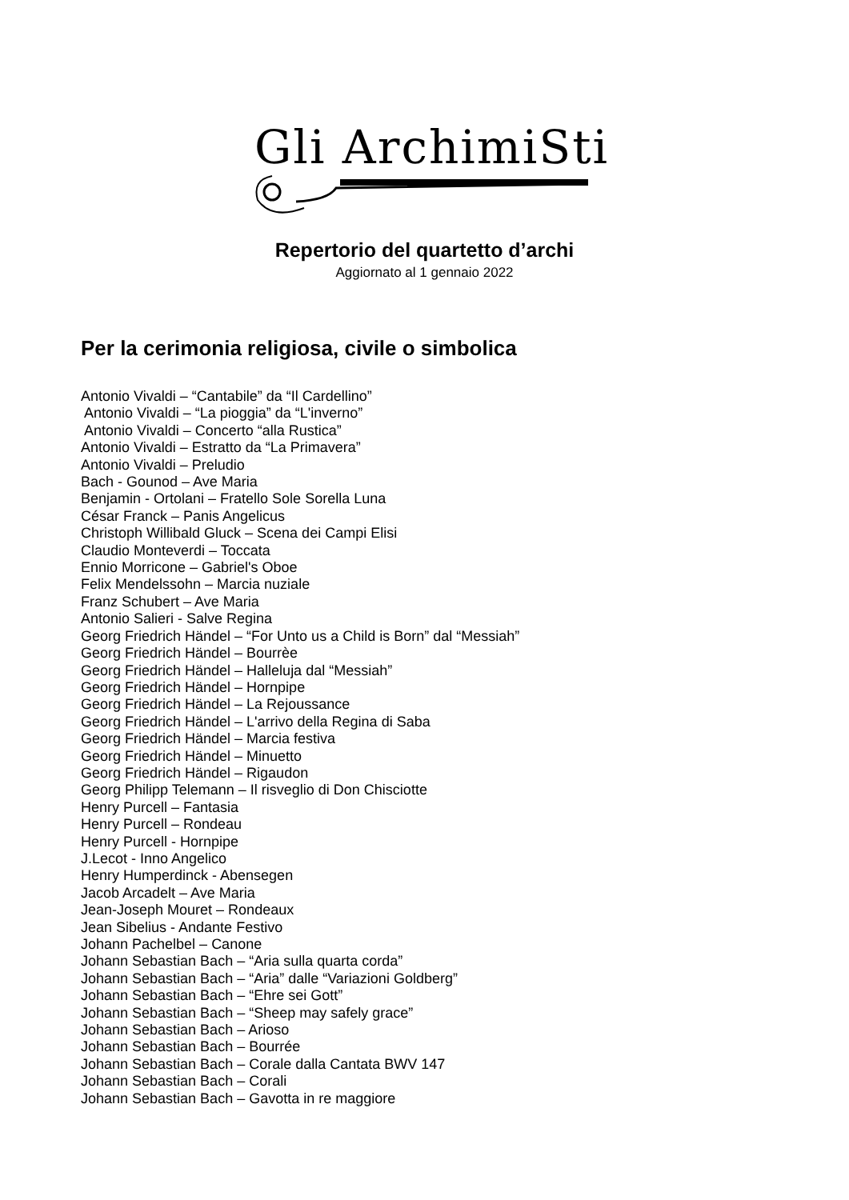Gli ArchimiSti
Repertorio del quartetto d’archi
Aggiornato al 1 gennaio 2022
Per la cerimonia religiosa, civile o simbolica
Antonio Vivaldi – “Cantabile” da “Il Cardellino”
Antonio Vivaldi – “La pioggia” da “L'inverno”
Antonio Vivaldi – Concerto “alla Rustica”
Antonio Vivaldi – Estratto da “La Primavera”
Antonio Vivaldi – Preludio
Bach - Gounod – Ave Maria
Benjamin - Ortolani – Fratello Sole Sorella Luna
César Franck – Panis Angelicus
Christoph Willibald Gluck – Scena dei Campi Elisi
Claudio Monteverdi – Toccata
Ennio Morricone – Gabriel's Oboe
Felix Mendelssohn – Marcia nuziale
Franz Schubert – Ave Maria
Antonio Salieri - Salve Regina
Georg Friedrich Händel – “For Unto us a Child is Born” dal “Messiah”
Georg Friedrich Händel – Bourrèe
Georg Friedrich Händel – Halleluja dal “Messiah”
Georg Friedrich Händel – Hornpipe
Georg Friedrich Händel – La Rejoussance
Georg Friedrich Händel – L'arrivo della Regina di Saba
Georg Friedrich Händel – Marcia festiva
Georg Friedrich Händel – Minuetto
Georg Friedrich Händel – Rigaudon
Georg Philipp Telemann – Il risveglio di Don Chisciotte
Henry Purcell – Fantasia
Henry Purcell – Rondeau
Henry Purcell - Hornpipe
J.Lecot - Inno Angelico
Henry Humperdinck - Abensegen
Jacob Arcadelt – Ave Maria
Jean-Joseph Mouret – Rondeaux
Jean Sibelius - Andante Festivo
Johann Pachelbel – Canone
Johann Sebastian Bach – “Aria sulla quarta corda”
Johann Sebastian Bach – “Aria” dalle “Variazioni Goldberg”
Johann Sebastian Bach – “Ehre sei Gott”
Johann Sebastian Bach – “Sheep may safely grace”
Johann Sebastian Bach – Arioso
Johann Sebastian Bach – Bourrée
Johann Sebastian Bach – Corale dalla Cantata BWV 147
Johann Sebastian Bach – Corali
Johann Sebastian Bach – Gavotta in re maggiore